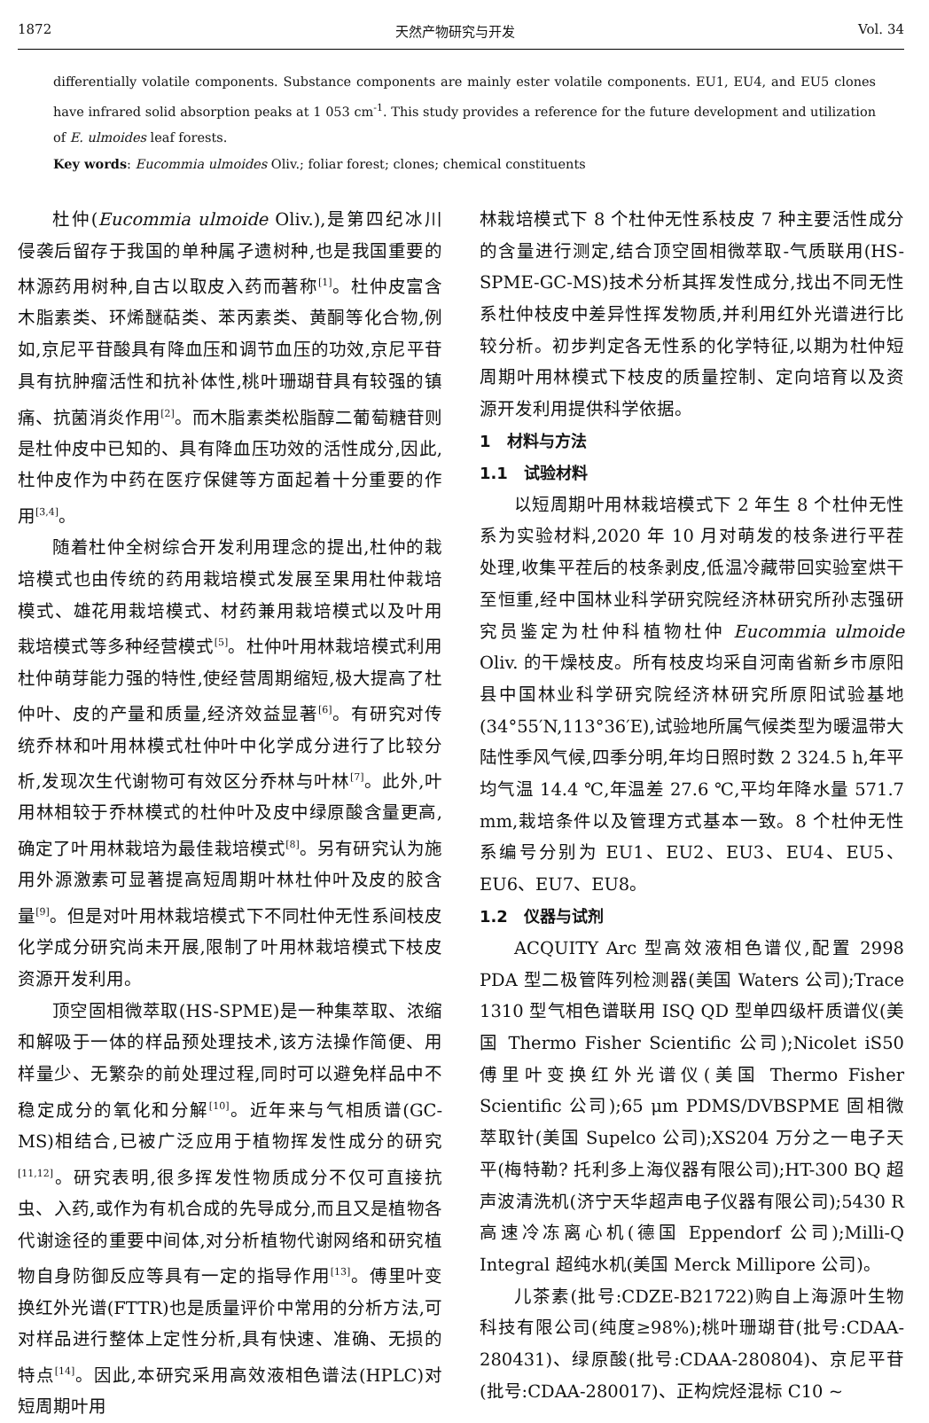1872 天然产物研究与开发 Vol. 34
differentially volatile components. Substance components are mainly ester volatile components. EU1, EU4, and EU5 clones have infrared solid absorption peaks at 1 053 cm<sup>-1</sup>. This study provides a reference for the future development and utilization of E. ulmoides leaf forests.
Key words: Eucommia ulmoides Oliv.; foliar forest; clones; chemical constituents
杜仲(Eucommia ulmoide Oliv.),是第四纪冰川侵袭后留存于我国的单种属孑遗树种,也是我国重要的林源药用树种,自古以取皮入药而著称<sup>[1]</sup>。杜仲皮富含木脂素类、环烯醚萜类、苯丙素类、黄酮等化合物,例如,京尼平苷酸具有降血压和调节血压的功效,京尼平苷具有抗肿瘤活性和抗补体性,桃叶珊瑚苷具有较强的镇痛、抗菌消炎作用<sup>[2]</sup>。而木脂素类松脂醇二葡萄糖苷则是杜仲皮中已知的、具有降血压功效的活性成分,因此,杜仲皮作为中药在医疗保健等方面起着十分重要的作用<sup>[3,4]</sup>。
随着杜仲全树综合开发利用理念的提出,杜仲的栽培模式也由传统的药用栽培模式发展至果用杜仲栽培模式、雄花用栽培模式、材药兼用栽培模式以及叶用栽培模式等多种经营模式<sup>[5]</sup>。杜仲叶用林栽培模式利用杜仲萌芽能力强的特性,使经营周期缩短,极大提高了杜仲叶、皮的产量和质量,经济效益显著<sup>[6]</sup>。有研究对传统乔林和叶用林模式杜仲叶中化学成分进行了比较分析,发现次生代谢物可有效区分乔林与叶林<sup>[7]</sup>。此外,叶用林相较于乔林模式的杜仲叶及皮中绿原酸含量更高,确定了叶用林栽培为最佳栽培模式<sup>[8]</sup>。另有研究认为施用外源激素可显著提高短周期叶林杜仲叶及皮的胶含量<sup>[9]</sup>。但是对叶用林栽培模式下不同杜仲无性系间枝皮化学成分研究尚未开展,限制了叶用林栽培模式下枝皮资源开发利用。
顶空固相微萃取(HS-SPME)是一种集萃取、浓缩和解吸于一体的样品预处理技术,该方法操作简便、用样量少、无繁杂的前处理过程,同时可以避免样品中不稳定成分的氧化和分解<sup>[10]</sup>。近年来与气相质谱(GC-MS)相结合,已被广泛应用于植物挥发性成分的研究<sup>[11,12]</sup>。研究表明,很多挥发性物质成分不仅可直接抗虫、入药,或作为有机合成的先导成分,而且又是植物各代谢途径的重要中间体,对分析植物代谢网络和研究植物自身防御反应等具有一定的指导作用<sup>[13]</sup>。傅里叶变换红外光谱(FTTR)也是质量评价中常用的分析方法,可对样品进行整体上定性分析,具有快速、准确、无损的特点<sup>[14]</sup>。因此,本研究采用高效液相色谱法(HPLC)对短周期叶用
林栽培模式下 8 个杜仲无性系枝皮 7 种主要活性成分的含量进行测定,结合顶空固相微萃取-气质联用(HS-SPME-GC-MS)技术分析其挥发性成分,找出不同无性系杜仲枝皮中差异性挥发物质,并利用红外光谱进行比较分析。初步判定各无性系的化学特征,以期为杜仲短周期叶用林模式下枝皮的质量控制、定向培育以及资源开发利用提供科学依据。
1　材料与方法
1.1　试验材料
以短周期叶用林栽培模式下 2 年生 8 个杜仲无性系为实验材料,2020 年 10 月对萌发的枝条进行平茬处理,收集平茬后的枝条剥皮,低温冷藏带回实验室烘干至恒重,经中国林业科学研究院经济林研究所孙志强研究员鉴定为杜仲科植物杜仲 Eucommia ulmoide Oliv. 的干燥枝皮。所有枝皮均采自河南省新乡市原阳县中国林业科学研究院经济林研究所原阳试验基地(34°55′N,113°36′E),试验地所属气候类型为暖温带大陆性季风气候,四季分明,年均日照时数 2 324.5 h,年平均气温 14.4 ℃,年温差 27.6 ℃,平均年降水量 571.7 mm,栽培条件以及管理方式基本一致。8 个杜仲无性系编号分别为 EU1、EU2、EU3、EU4、EU5、EU6、EU7、EU8。
1.2　仪器与试剂
ACQUITY Arc 型高效液相色谱仪,配置 2998 PDA 型二极管阵列检测器(美国 Waters 公司);Trace 1310 型气相色谱联用 ISQ QD 型单四级杆质谱仪(美国 Thermo Fisher Scientific 公司);Nicolet iS50 傅里叶变换红外光谱仪(美国 Thermo Fisher Scientific 公司);65 μm PDMS/DVBSPME 固相微萃取针(美国 Supelco 公司);XS204 万分之一电子天平(梅特勒? 托利多上海仪器有限公司);HT-300 BQ 超声波清洗机(济宁天华超声电子仪器有限公司);5430 R 高速冷冻离心机(德国 Eppendorf 公司);Milli-Q Integral 超纯水机(美国 Merck Millipore 公司)。
儿茶素(批号:CDZE-B21722)购自上海源叶生物科技有限公司(纯度≥98%);桃叶珊瑚苷(批号:CDAA-280431)、绿原酸(批号:CDAA-280804)、京尼平苷(批号:CDAA-280017)、正构烷烃混标 C10 ~